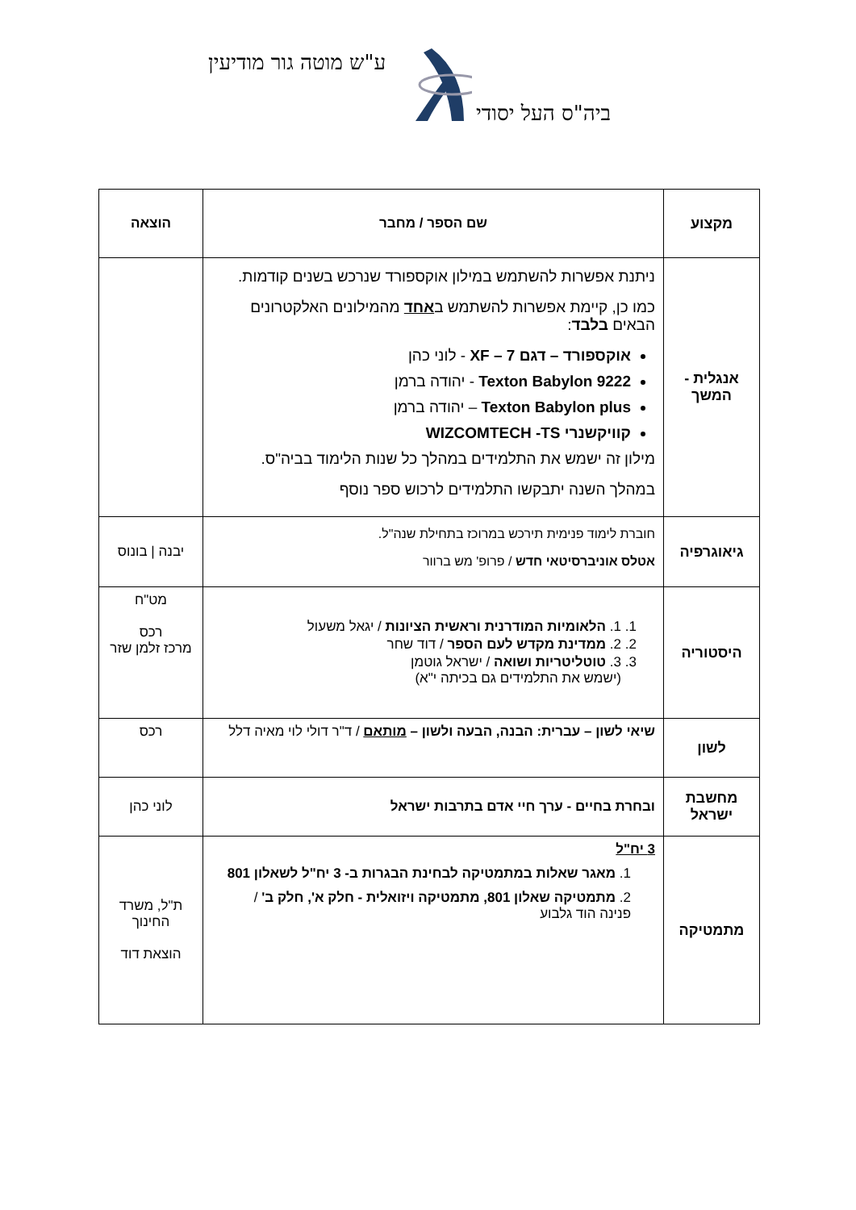ע"ש מוטה גור מודיעין
ביה"ס העל יסודי
| מקצוע | שם הספר / מחבר | הוצאה |
| --- | --- | --- |
| אנגלית - המשך | ניתנת אפשרות להשתמש במילון אוקספורד שנרכש בשנים קודמות. כמו כן, קיימת אפשרות להשתמש ב אחד מהמילונים האלקטרונים הבאים בלבד : אוקספורד – דגם 7 – XF - לוני כהן Texton Babylon 9222 - יהודה ברמן Texton Babylon plus – יהודה ברמן קוויקשנרי WIZCOMTECH -TS מילון זה ישמש את התלמידים במהלך כל שנות הלימוד בביה"ס. במהלך השנה יתבקשו התלמידים לרכוש ספר נוסף | |
| גיאוגרפיה | חוברת לימוד פנימית תירכש במרוכז בתחילת שנה"ל. אטלס אוניברסיטאי חדש / פרופ' מש ברוור | יבנה / בונוס |
| היסטוריה | 1. 1. הלאומיות המודרנית וראשית הציונות / יגאל משעול 2. 2. ממדינת מקדש לעם הספר / דוד שחר 3. 3. טוטליטריות ושואה / ישראל גוטמן (ישמש את התלמידים גם בכיתה י"א) | מט"ח רכס מרכז זלמן שזר |
| לשון | שיאי לשון – עברית: הבנה, הבעה ולשון – מותאם / ד"ר דולי לוי מאיה דלל | רכס |
| מחשבת ישראל | ובחרת בחיים - ערך חיי אדם בתרבות ישראל | לוני כהן |
| מתמטיקה | 3 יח"ל 1. מאגר שאלות במתמטיקה לבחינת הבגרות ב- 3 יח"ל לשאלון 801 2. מתמטיקה שאלון 801, מתמטיקה ויזואלית - חלק א', חלק ב' / פנינה הוד גלבוע | ת"ל, משרד החינוך הוצאת דוד |